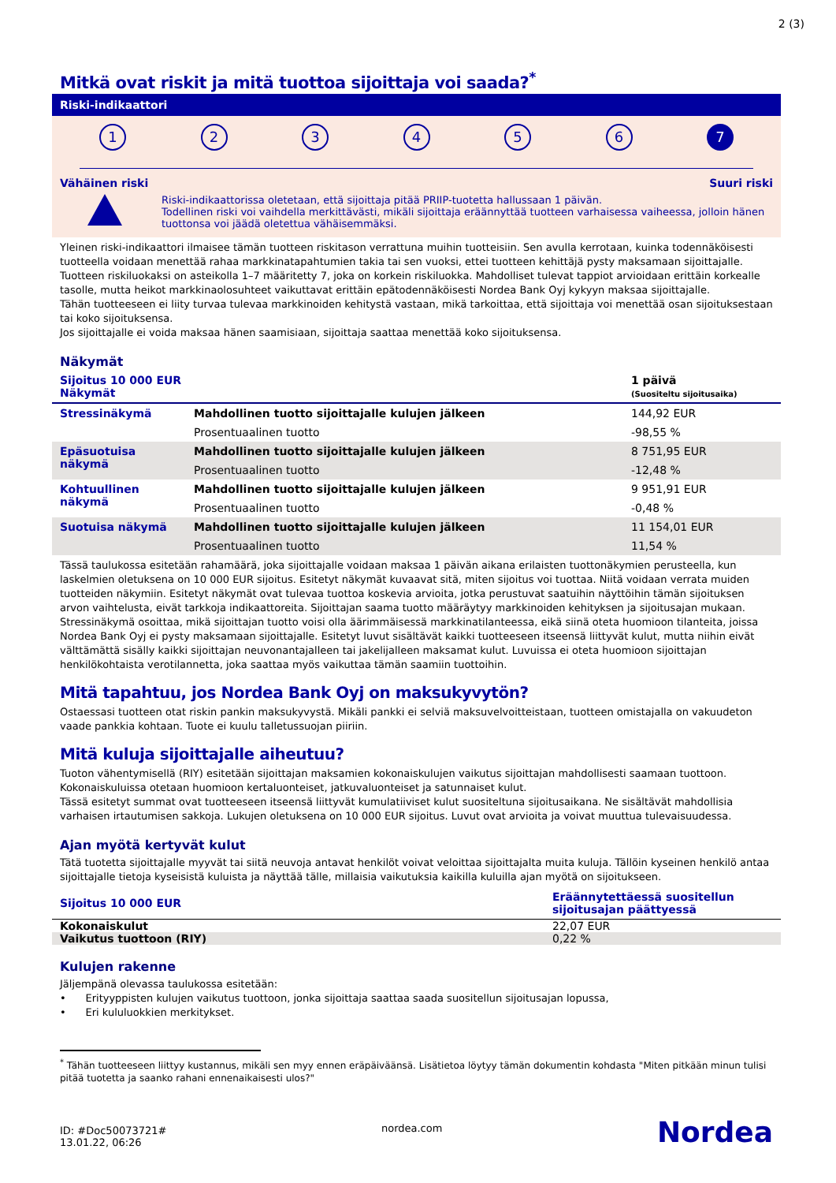2 (3)
Mitkä ovat riskit ja mitä tuottoa sijoittaja voi saada?<sup>*</sup>
Riski-indikaattori
1 2 3 4 5 6 7
Vähäinen riski Suuri riski
Riski-indikaattorissa oletetaan, että sijoittaja pitää PRIIP-tuotetta hallussaan 1 päivän.
Todellinen riski voi vaihdella merkittävästi, mikäli sijoittaja eräännyttää tuotteen varhaisessa vaiheessa, jolloin hänen tuottonsa voi jäädä oletettua vähäisemmäksi.
Yleinen riski-indikaattori ilmaisee tämän tuotteen riskitason verrattuna muihin tuotteisiin. Sen avulla kerrotaan, kuinka todennäköisesti tuotteella voidaan menettää rahaa markkinatapahtumien takia tai sen vuoksi, ettei tuotteen kehittäjä pysty maksamaan sijoittajalle. Tuotteen riskiluokaksi on asteikolla 1–7 määritetty 7, joka on korkein riskiluokka. Mahdolliset tulevat tappiot arvioidaan erittäin korkealle tasolle, mutta heikot markkinaolosuhteet vaikuttavat erittäin epätodennäköisesti Nordea Bank Oyj kykyyn maksaa sijoittajalle.
Tähän tuotteeseen ei liity turvaa tulevaa markkinoiden kehitystä vastaan, mikä tarkoittaa, että sijoittaja voi menettää osan sijoituksestaan tai koko sijoituksensa.
Jos sijoittajalle ei voida maksaa hänen saamisiaan, sijoittaja saattaa menettää koko sijoituksensa.
Näkymät
| Sijoitus 10 000 EUR Näkymät | | 1 päivä (Suositeltu sijoitusaika) |
| --- | --- | --- |
| Stressinäkymä | Mahdollinen tuotto sijoittajalle kulujen jälkeen | 144,92 EUR |
| | Prosentuaalinen tuotto | -98,55 % |
| Epäsuotuisa näkymä | Mahdollinen tuotto sijoittajalle kulujen jälkeen | 8 751,95 EUR |
| | Prosentuaalinen tuotto | -12,48 % |
| Kohtuullinen näkymä | Mahdollinen tuotto sijoittajalle kulujen jälkeen | 9 951,91 EUR |
| | Prosentuaalinen tuotto | -0,48 % |
| Suotuisa näkymä | Mahdollinen tuotto sijoittajalle kulujen jälkeen | 11 154,01 EUR |
| | Prosentuaalinen tuotto | 11,54 % |
Tässä taulukossa esitetään rahamäärä, joka sijoittajalle voidaan maksaa 1 päivän aikana erilaisten tuottonäkymien perusteella, kun laskelmien oletuksena on 10 000 EUR sijoitus. Esitetyt näkymät kuvaavat sitä, miten sijoitus voi tuottaa. Niitä voidaan verrata muiden tuotteiden näkymiin. Esitetyt näkymät ovat tulevaa tuottoa koskevia arvioita, jotka perustuvat saatuihin näyttöihin tämän sijoituksen arvon vaihtelusta, eivät tarkkoja indikaattoreita. Sijoittajan saama tuotto määräytyy markkinoiden kehityksen ja sijoitusajan mukaan. Stressinäkymä osoittaa, mikä sijoittajan tuotto voisi olla äärimmäisessä markkinatilanteessa, eikä siinä oteta huomioon tilanteita, joissa Nordea Bank Oyj ei pysty maksamaan sijoittajalle. Esitetyt luvut sisältävät kaikki tuotteeseen itseensä liittyvät kulut, mutta niihin eivät välttämättä sisälly kaikki sijoittajan neuvonantajalleen tai jakelijalleen maksamat kulut. Luvuissa ei oteta huomioon sijoittajan henkilökohtaista verotilannetta, joka saattaa myös vaikuttaa tämän saamiin tuottoihin.
Mitä tapahtuu, jos Nordea Bank Oyj on maksukyvytön?
Ostaessasi tuotteen otat riskin pankin maksukyvystä. Mikäli pankki ei selviä maksuvelvoitteistaan, tuotteen omistajalla on vakuudeton vaade pankkia kohtaan. Tuote ei kuulu talletussuojan piiriin.
Mitä kuluja sijoittajalle aiheutuu?
Tuoton vähentymisellä (RIY) esitetään sijoittajan maksamien kokonaiskulujen vaikutus sijoittajan mahdollisesti saamaan tuottoon. Kokonaiskuluissa otetaan huomioon kertaluonteiset, jatkuvaluonteiset ja satunnaiset kulut.
Tässä esitetyt summat ovat tuotteeseen itseensä liittyvät kumulatiiviset kulut suositeltuna sijoitusaikana. Ne sisältävät mahdollisia varhaisen irtautumisen sakkoja. Lukujen oletuksena on 10 000 EUR sijoitus. Luvut ovat arvioita ja voivat muuttua tulevaisuudessa.
Ajan myötä kertyvät kulut
Tätä tuotetta sijoittajalle myyvät tai siitä neuvoja antavat henkilöt voivat veloittaa sijoittajalta muita kuluja. Tällöin kyseinen henkilö antaa sijoittajalle tietoja kyseisistä kuluista ja näyttää tälle, millaisia vaikutuksia kaikilla kuluilla ajan myötä on sijoitukseen.
| Sijoitus 10 000 EUR | Eräännytettäessä suositellun sijoitusajan päättyessä |
| --- | --- |
| Kokonaiskulut | 22,07 EUR |
| Vaikutus tuottoon (RIY) | 0,22 % |
Kulujen rakenne
Jäljempänä olevassa taulukossa esitetään:
• Erityyppisten kulujen vaikutus tuottoon, jonka sijoittaja saattaa saada suositellun sijoitusajan lopussa,
• Eri kululuokkien merkitykset.
<sup>*</sup> Tähän tuotteeseen liittyy kustannus, mikäli sen myy ennen eräpäiväänsä. Lisätietoa löytyy tämän dokumentin kohdasta "Miten pitkään minun tulisi pitää tuotetta ja saanko rahani ennenaikaisesti ulos?"
ID: #Doc50073721#
13.01.22, 06:26
nordea.com
Nordea